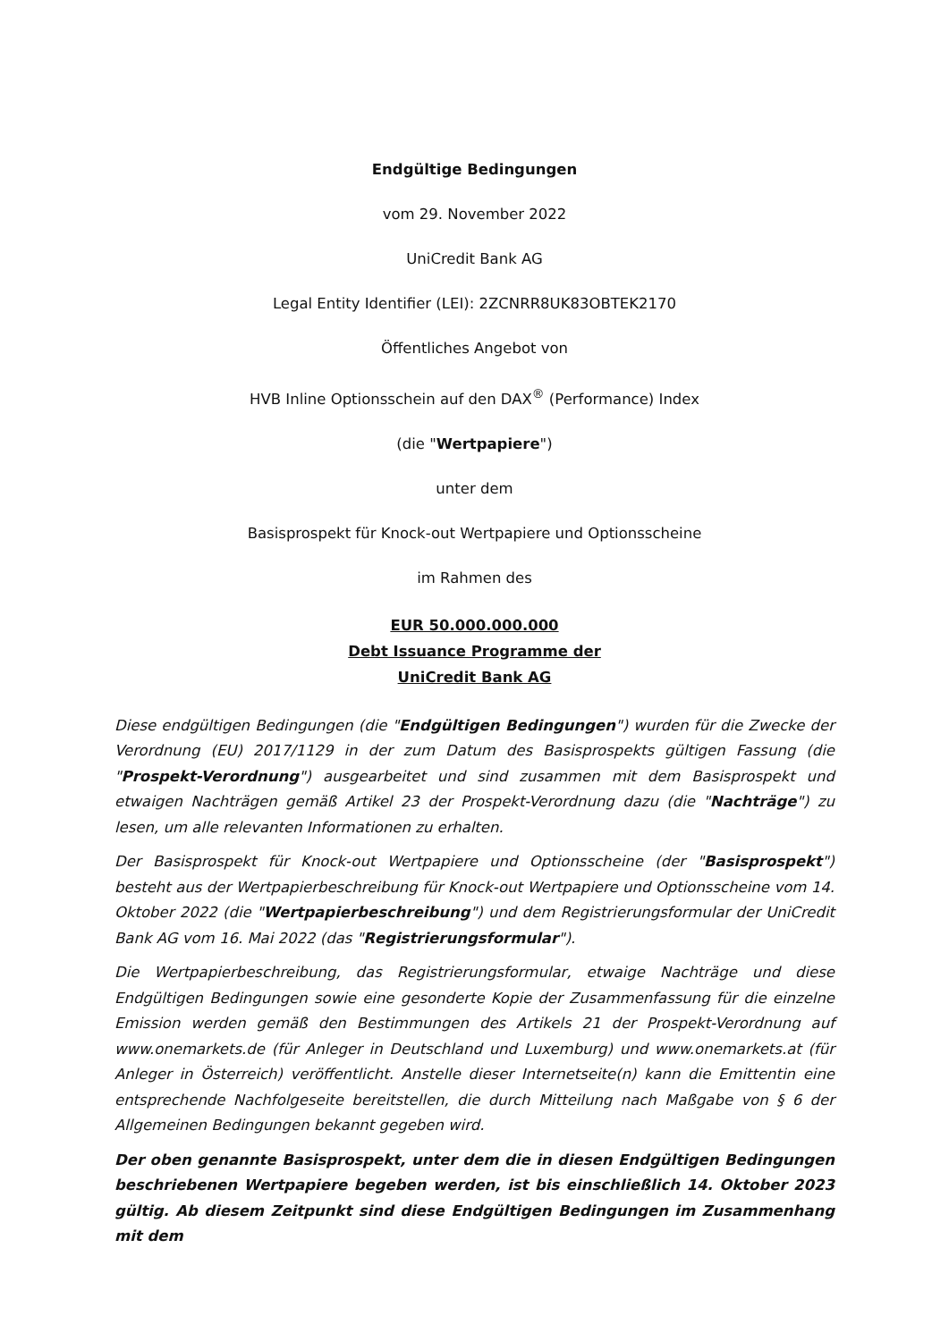Endgültige Bedingungen
vom 29. November 2022
UniCredit Bank AG
Legal Entity Identifier (LEI): 2ZCNRR8UK83OBTEK2170
Öffentliches Angebot von
HVB Inline Optionsschein auf den DAX<sup>®</sup> (Performance) Index
(die "Wertpapiere")
unter dem
Basisprospekt für Knock-out Wertpapiere und Optionsscheine
im Rahmen des
EUR 50.000.000.000
Debt Issuance Programme der
UniCredit Bank AG
Diese endgültigen Bedingungen (die "Endgültigen Bedingungen") wurden für die Zwecke der Verordnung (EU) 2017/1129 in der zum Datum des Basisprospekts gültigen Fassung (die "Prospekt-Verordnung") ausgearbeitet und sind zusammen mit dem Basisprospekt und etwaigen Nachträgen gemäß Artikel 23 der Prospekt-Verordnung dazu (die "Nachträge") zu lesen, um alle relevanten Informationen zu erhalten.
Der Basisprospekt für Knock-out Wertpapiere und Optionsscheine (der "Basisprospekt") besteht aus der Wertpapierbeschreibung für Knock-out Wertpapiere und Optionsscheine vom 14. Oktober 2022 (die "Wertpapierbeschreibung") und dem Registrierungsformular der UniCredit Bank AG vom 16. Mai 2022 (das "Registrierungsformular").
Die Wertpapierbeschreibung, das Registrierungsformular, etwaige Nachträge und diese Endgültigen Bedingungen sowie eine gesonderte Kopie der Zusammenfassung für die einzelne Emission werden gemäß den Bestimmungen des Artikels 21 der Prospekt-Verordnung auf www.onemarkets.de (für Anleger in Deutschland und Luxemburg) und www.onemarkets.at (für Anleger in Österreich) veröffentlicht. Anstelle dieser Internetseite(n) kann die Emittentin eine entsprechende Nachfolgeseite bereitstellen, die durch Mitteilung nach Maßgabe von § 6 der Allgemeinen Bedingungen bekannt gegeben wird.
Der oben genannte Basisprospekt, unter dem die in diesen Endgültigen Bedingungen beschriebenen Wertpapiere begeben werden, ist bis einschließlich 14. Oktober 2023 gültig. Ab diesem Zeitpunkt sind diese Endgültigen Bedingungen im Zusammenhang mit dem